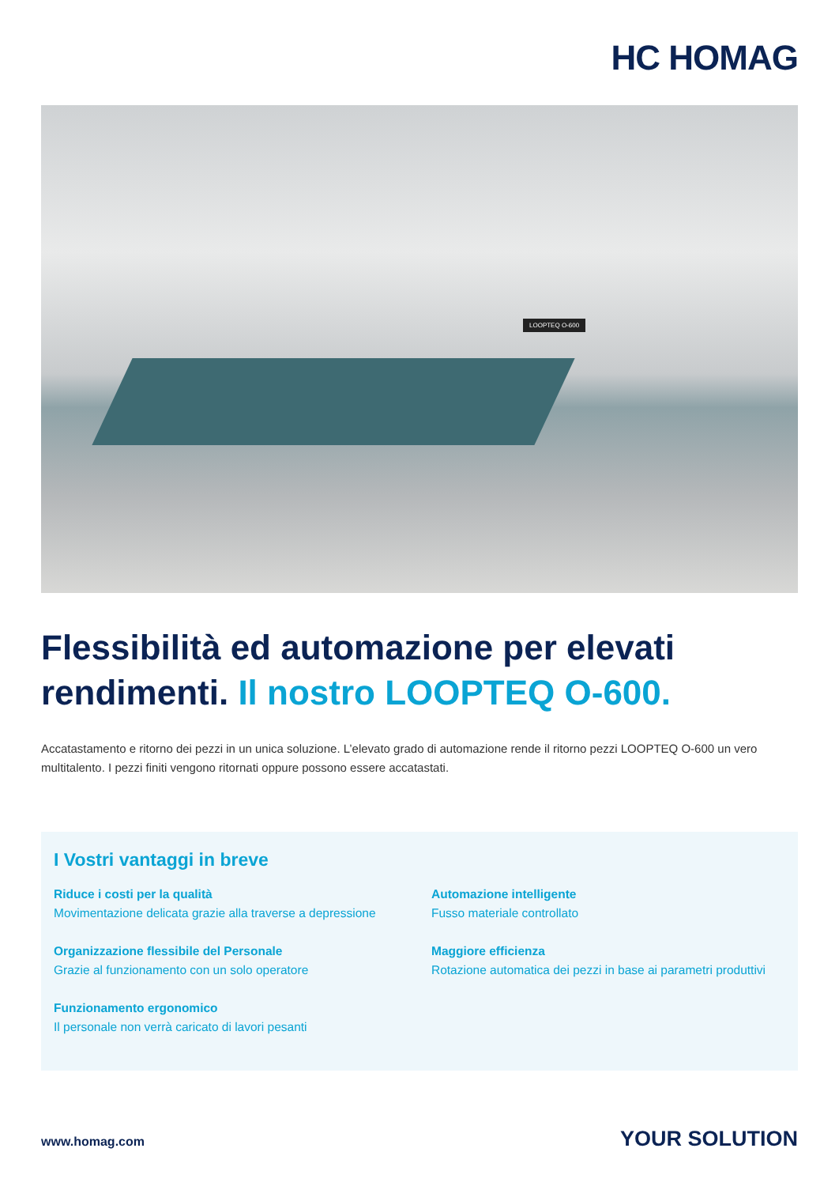HC HOMAG
LOOPTEQ O-600
Flessibilità ed automazione per elevati rendimenti. Il nostro LOOPTEQ O-600.
Accatastamento e ritorno dei pezzi in un unica soluzione. L’elevato grado di automazione rende il ritorno pezzi LOOPTEQ O-600 un vero multitalento. I pezzi finiti vengono ritornati oppure possono essere accatastati.
I Vostri vantaggi in breve
Riduce i costi per la qualità
Movimentazione delicata grazie alla traverse a depressione
Automazione intelligente
Fusso materiale controllato
Organizzazione flessibile del Personale
Grazie al funzionamento con un solo operatore
Maggiore efficienza
Rotazione automatica dei pezzi in base ai parametri produttivi
Funzionamento ergonomico
Il personale non verrà caricato di lavori pesanti
www.homag.com YOUR SOLUTION